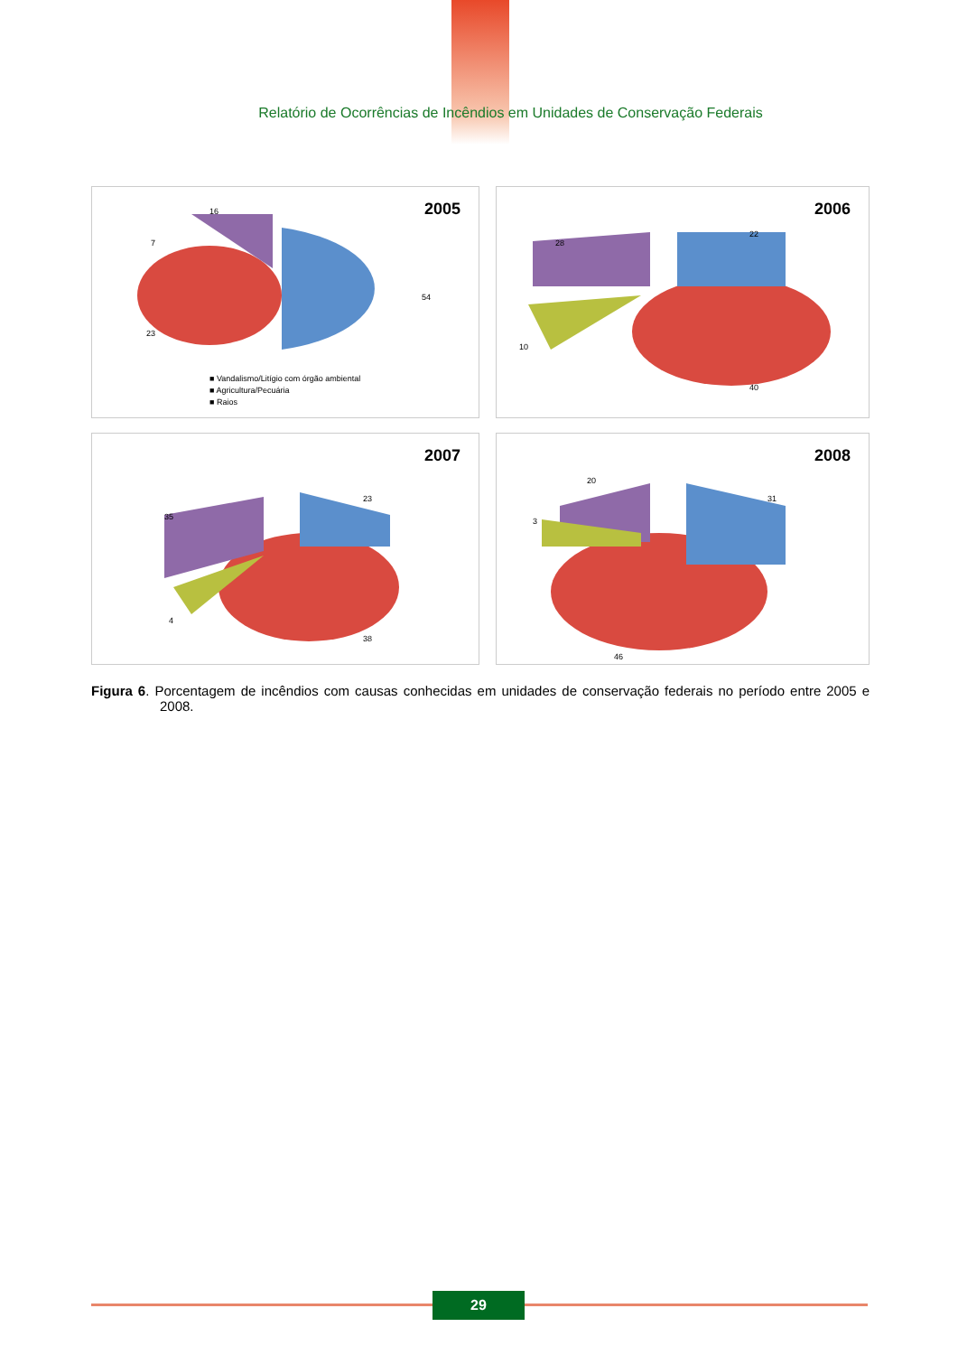Relatório de Ocorrências de Incêndios em Unidades de Conservação Federais
2005
16
7
54
23
■ Vandalismo/Litígio com órgão ambiental
■ Agricultura/Pecuária
■ Raios
2006
22
28
10
40
2007
23
35
4
38
2008
31
20
3
46
Figura 6. Porcentagem de incêndios com causas conhecidas em unidades de conservação federais no período entre 2005 e 2008.
29